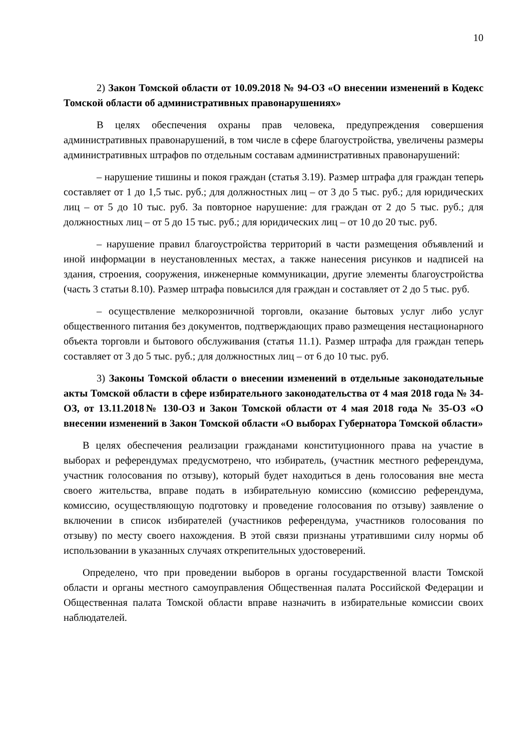10
2) Закон Томской области от 10.09.2018 № 94-ОЗ «О внесении изменений в Кодекс Томской области об административных правонарушениях»
В целях обеспечения охраны прав человека, предупреждения совершения административных правонарушений, в том числе в сфере благоустройства, увеличены размеры административных штрафов по отдельным составам административных правонарушений:
– нарушение тишины и покоя граждан (статья 3.19). Размер штрафа для граждан теперь составляет от 1 до 1,5 тыс. руб.; для должностных лиц – от 3 до 5 тыс. руб.; для юридических лиц – от 5 до 10 тыс. руб. За повторное нарушение: для граждан от 2 до 5 тыс. руб.; для должностных лиц – от 5 до 15 тыс. руб.; для юридических лиц – от 10 до 20 тыс. руб.
– нарушение правил благоустройства территорий в части размещения объявлений и иной информации в неустановленных местах, а также нанесения рисунков и надписей на здания, строения, сооружения, инженерные коммуникации, другие элементы благоустройства (часть 3 статьи 8.10). Размер штрафа повысился для граждан и составляет от 2 до 5 тыс. руб.
– осуществление мелкорозничной торговли, оказание бытовых услуг либо услуг общественного питания без документов, подтверждающих право размещения нестационарного объекта торговли и бытового обслуживания (статья 11.1). Размер штрафа для граждан теперь составляет от 3 до 5 тыс. руб.; для должностных лиц – от 6 до 10 тыс. руб.
3) Законы Томской области о внесении изменений в отдельные законодательные акты Томской области в сфере избирательного законодательства от 4 мая 2018 года № 34-ОЗ, от 13.11.2018№ 130-ОЗ и Закон Томской области от 4 мая 2018 года № 35-ОЗ «О внесении изменений в Закон Томской области «О выборах Губернатора Томской области»
В целях обеспечения реализации гражданами конституционного права на участие в выборах и референдумах предусмотрено, что избиратель, (участник местного референдума, участник голосования по отзыву), который будет находиться в день голосования вне места своего жительства, вправе подать в избирательную комиссию (комиссию референдума, комиссию, осуществляющую подготовку и проведение голосования по отзыву) заявление о включении в список избирателей (участников референдума, участников голосования по отзыву) по месту своего нахождения. В этой связи признаны утратившими силу нормы об использовании в указанных случаях открепительных удостоверений.
Определено, что при проведении выборов в органы государственной власти Томской области и органы местного самоуправления Общественная палата Российской Федерации и Общественная палата Томской области вправе назначить в избирательные комиссии своих наблюдателей.